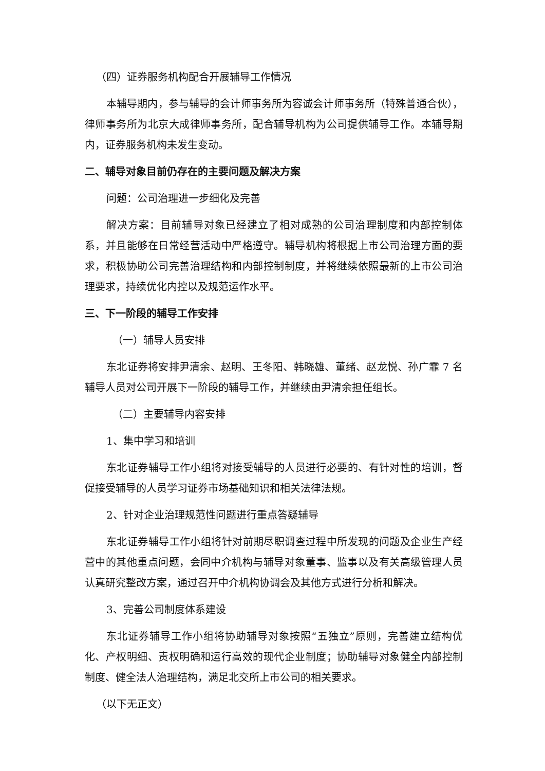（四）证券服务机构配合开展辅导工作情况
本辅导期内，参与辅导的会计师事务所为容诚会计师事务所（特殊普通合伙），律师事务所为北京大成律师事务所，配合辅导机构为公司提供辅导工作。本辅导期内，证券服务机构未发生变动。
二、辅导对象目前仍存在的主要问题及解决方案
问题：公司治理进一步细化及完善
解决方案：目前辅导对象已经建立了相对成熟的公司治理制度和内部控制体系，并且能够在日常经营活动中严格遵守。辅导机构将根据上市公司治理方面的要求，积极协助公司完善治理结构和内部控制制度，并将继续依照最新的上市公司治理要求，持续优化内控以及规范运作水平。
三、下一阶段的辅导工作安排
（一）辅导人员安排
东北证券将安排尹清余、赵明、王冬阳、韩晓雄、董绪、赵龙悦、孙广霏 7 名辅导人员对公司开展下一阶段的辅导工作，并继续由尹清余担任组长。
（二）主要辅导内容安排
1、集中学习和培训
东北证券辅导工作小组将对接受辅导的人员进行必要的、有针对性的培训，督促接受辅导的人员学习证券市场基础知识和相关法律法规。
2、针对企业治理规范性问题进行重点答疑辅导
东北证券辅导工作小组将针对前期尽职调查过程中所发现的问题及企业生产经营中的其他重点问题，会同中介机构与辅导对象董事、监事以及有关高级管理人员认真研究整改方案，通过召开中介机构协调会及其他方式进行分析和解决。
3、完善公司制度体系建设
东北证券辅导工作小组将协助辅导对象按照“五独立”原则，完善建立结构优化、产权明细、责权明确和运行高效的现代企业制度；协助辅导对象健全内部控制制度、健全法人治理结构，满足北交所上市公司的相关要求。
（以下无正文）